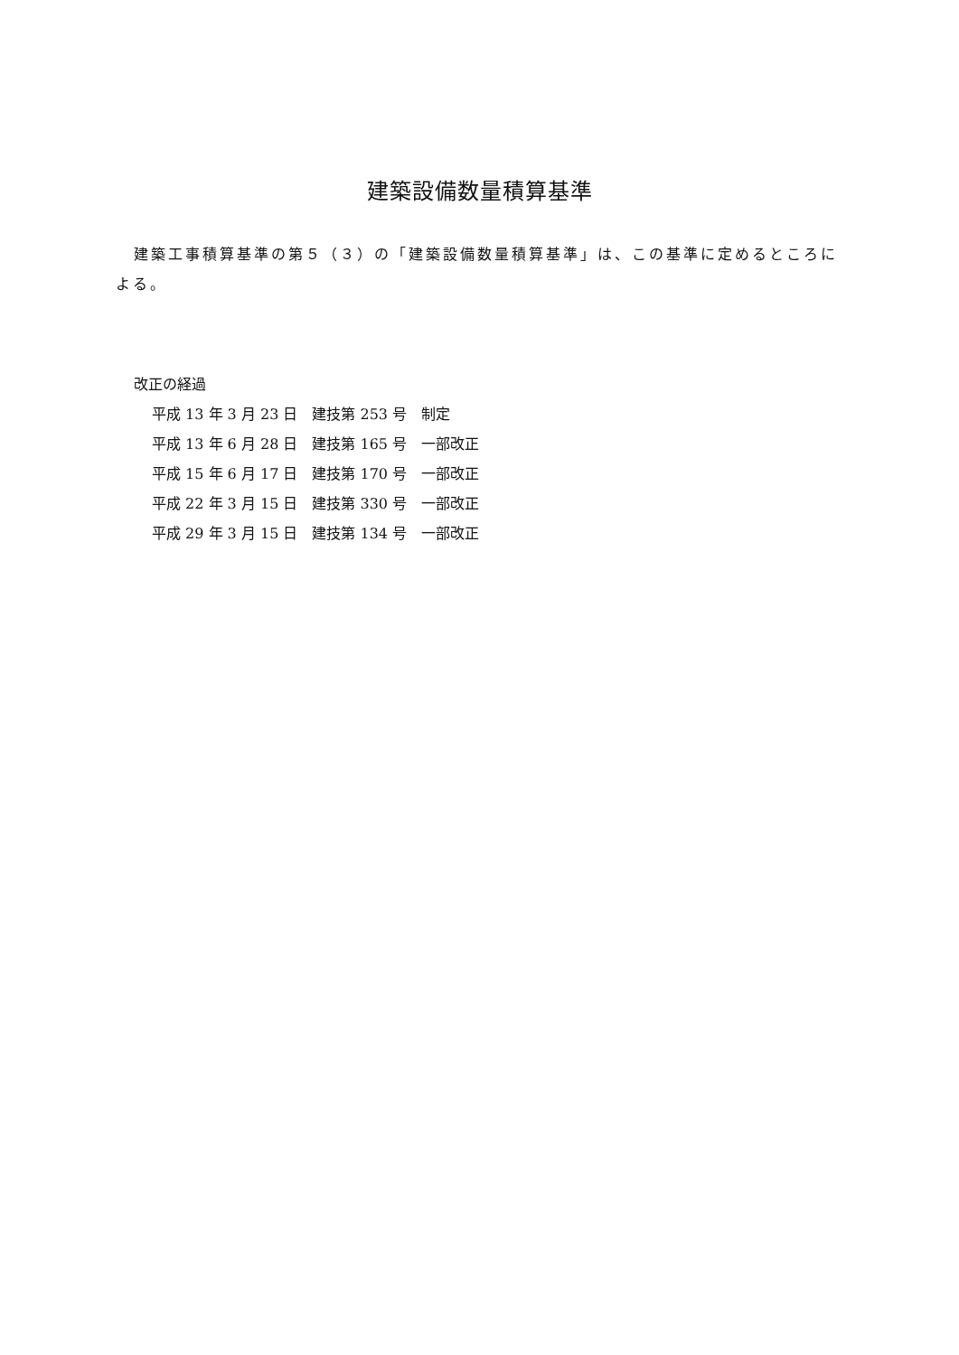建築設備数量積算基準
建築工事積算基準の第５（３）の「建築設備数量積算基準」は、この基準に定めるところによる。
改正の経過
平成 13 年 3 月 23 日　建技第 253 号　制定
平成 13 年 6 月 28 日　建技第 165 号　一部改正
平成 15 年 6 月 17 日　建技第 170 号　一部改正
平成 22 年 3 月 15 日　建技第 330 号　一部改正
平成 29 年 3 月 15 日　建技第 134 号　一部改正